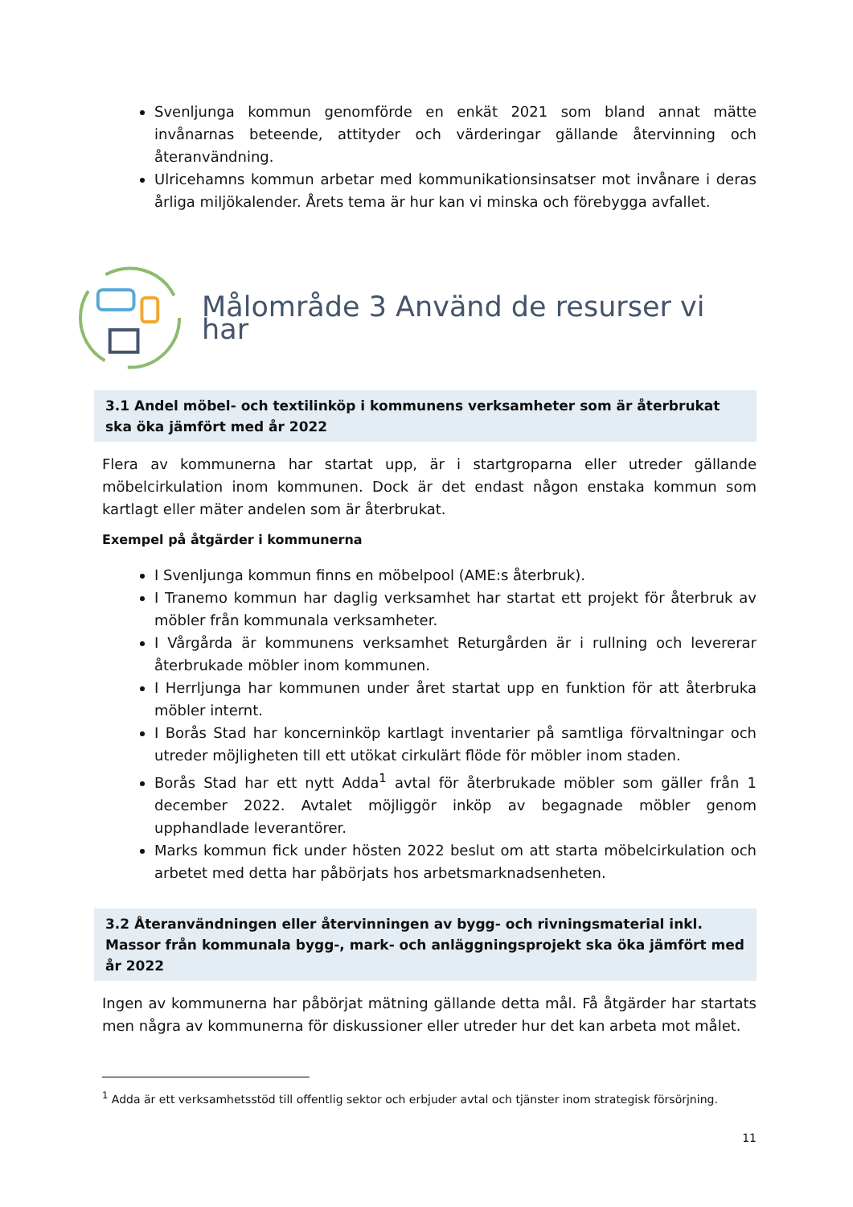Svenljunga kommun genomförde en enkät 2021 som bland annat mätte invånarnas beteende, attityder och värderingar gällande återvinning och återanvändning.
Ulricehamns kommun arbetar med kommunikationsinsatser mot invånare i deras årliga miljökalender. Årets tema är hur kan vi minska och förebygga avfallet.
Målområde 3 Använd de resurser vi har
3.1 Andel möbel- och textilinköp i kommunens verksamheter som är återbrukat ska öka jämfört med år 2022
Flera av kommunerna har startat upp, är i startgroparna eller utreder gällande möbelcirkulation inom kommunen. Dock är det endast någon enstaka kommun som kartlagt eller mäter andelen som är återbrukat.
Exempel på åtgärder i kommunerna
I Svenljunga kommun finns en möbelpool (AME:s återbruk).
I Tranemo kommun har daglig verksamhet har startat ett projekt för återbruk av möbler från kommunala verksamheter.
I Vårgårda är kommunens verksamhet Returgården är i rullning och levererar återbrukade möbler inom kommunen.
I Herrljunga har kommunen under året startat upp en funktion för att återbruka möbler internt.
I Borås Stad har koncerninköp kartlagt inventarier på samtliga förvaltningar och utreder möjligheten till ett utökat cirkulärt flöde för möbler inom staden.
Borås Stad har ett nytt Adda<sup>1</sup> avtal för återbrukade möbler som gäller från 1 december 2022. Avtalet möjliggör inköp av begagnade möbler genom upphandlade leverantörer.
Marks kommun fick under hösten 2022 beslut om att starta möbelcirkulation och arbetet med detta har påbörjats hos arbetsmarknadsenheten.
3.2 Återanvändningen eller återvinningen av bygg- och rivningsmaterial inkl. Massor från kommunala bygg-, mark- och anläggningsprojekt ska öka jämfört med år 2022
Ingen av kommunerna har påbörjat mätning gällande detta mål. Få åtgärder har startats men några av kommunerna för diskussioner eller utreder hur det kan arbeta mot målet.
<sup>1</sup> Adda är ett verksamhetsstöd till offentlig sektor och erbjuder avtal och tjänster inom strategisk försörjning.
11